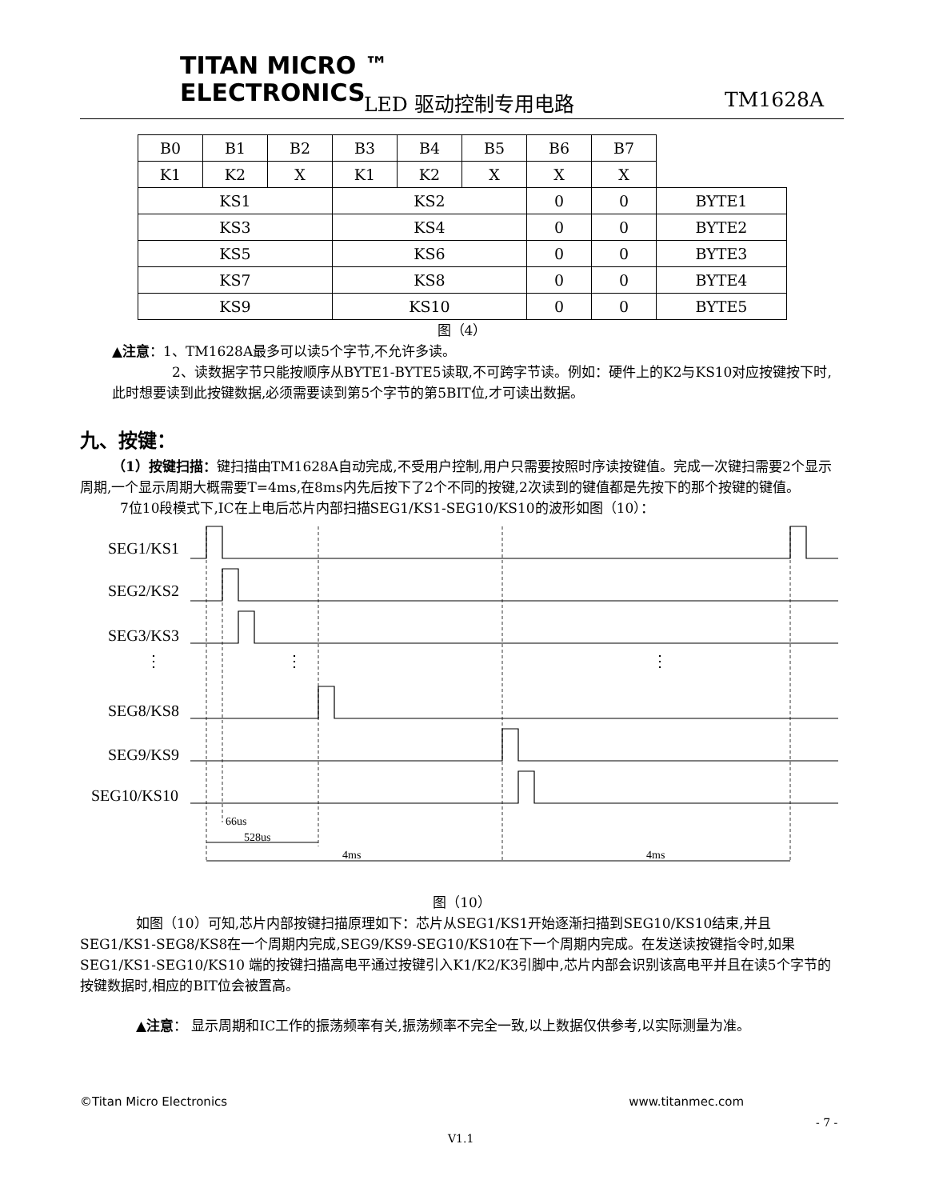TITAN MICRO ™
ELECTRONICS
LED 驱动控制专用电路 TM1628A
| B0 | B1 | B2 | B3 | B4 | B5 | B6 | B7 | |
| K1 | K2 | X | K1 | K2 | X | X | X | |
| KS1 | | | KS2 | | | 0 | 0 | BYTE1 |
| KS3 | | | KS4 | | | 0 | 0 | BYTE2 |
| KS5 | | | KS6 | | | 0 | 0 | BYTE3 |
| KS7 | | | KS8 | | | 0 | 0 | BYTE4 |
| KS9 | | | KS10 | | | 0 | 0 | BYTE5 |
图（4）
▲注意：1、TM1628A最多可以读5个字节,不允许多读。
2、读数据字节只能按顺序从BYTE1-BYTE5读取,不可跨字节读。例如：硬件上的K2与KS10对应按键按下时,此时想要读到此按键数据,必须需要读到第5个字节的第5BIT位,才可读出数据。
九、按键：
（1）按键扫描：键扫描由TM1628A自动完成,不受用户控制,用户只需要按照时序读按键值。完成一次键扫需要2个显示周期,一个显示周期大概需要T=4ms,在8ms内先后按下了2个不同的按键,2次读到的键值都是先按下的那个按键的键值。
7位10段模式下,IC在上电后芯片内部扫描SEG1/KS1-SEG10/KS10的波形如图（10）：
SEG1/KS1
SEG2/KS2
SEG3/KS3
SEG8/KS8
SEG9/KS9
SEG10/KS10
66us
528us
4ms
4ms
⋮
⋮
⋮
图（10）
如图（10）可知,芯片内部按键扫描原理如下：芯片从SEG1/KS1开始逐渐扫描到SEG10/KS10结束,并且SEG1/KS1-SEG8/KS8在一个周期内完成,SEG9/KS9-SEG10/KS10在下一个周期内完成。在发送读按键指令时,如果SEG1/KS1-SEG10/KS10 端的按键扫描高电平通过按键引入K1/K2/K3引脚中,芯片内部会识别该高电平并且在读5个字节的按键数据时,相应的BIT位会被置高。
▲注意： 显示周期和IC工作的振荡频率有关,振荡频率不完全一致,以上数据仅供参考,以实际测量为准。
©Titan Micro Electronics www.titanmec.com
- 7 -
V1.1